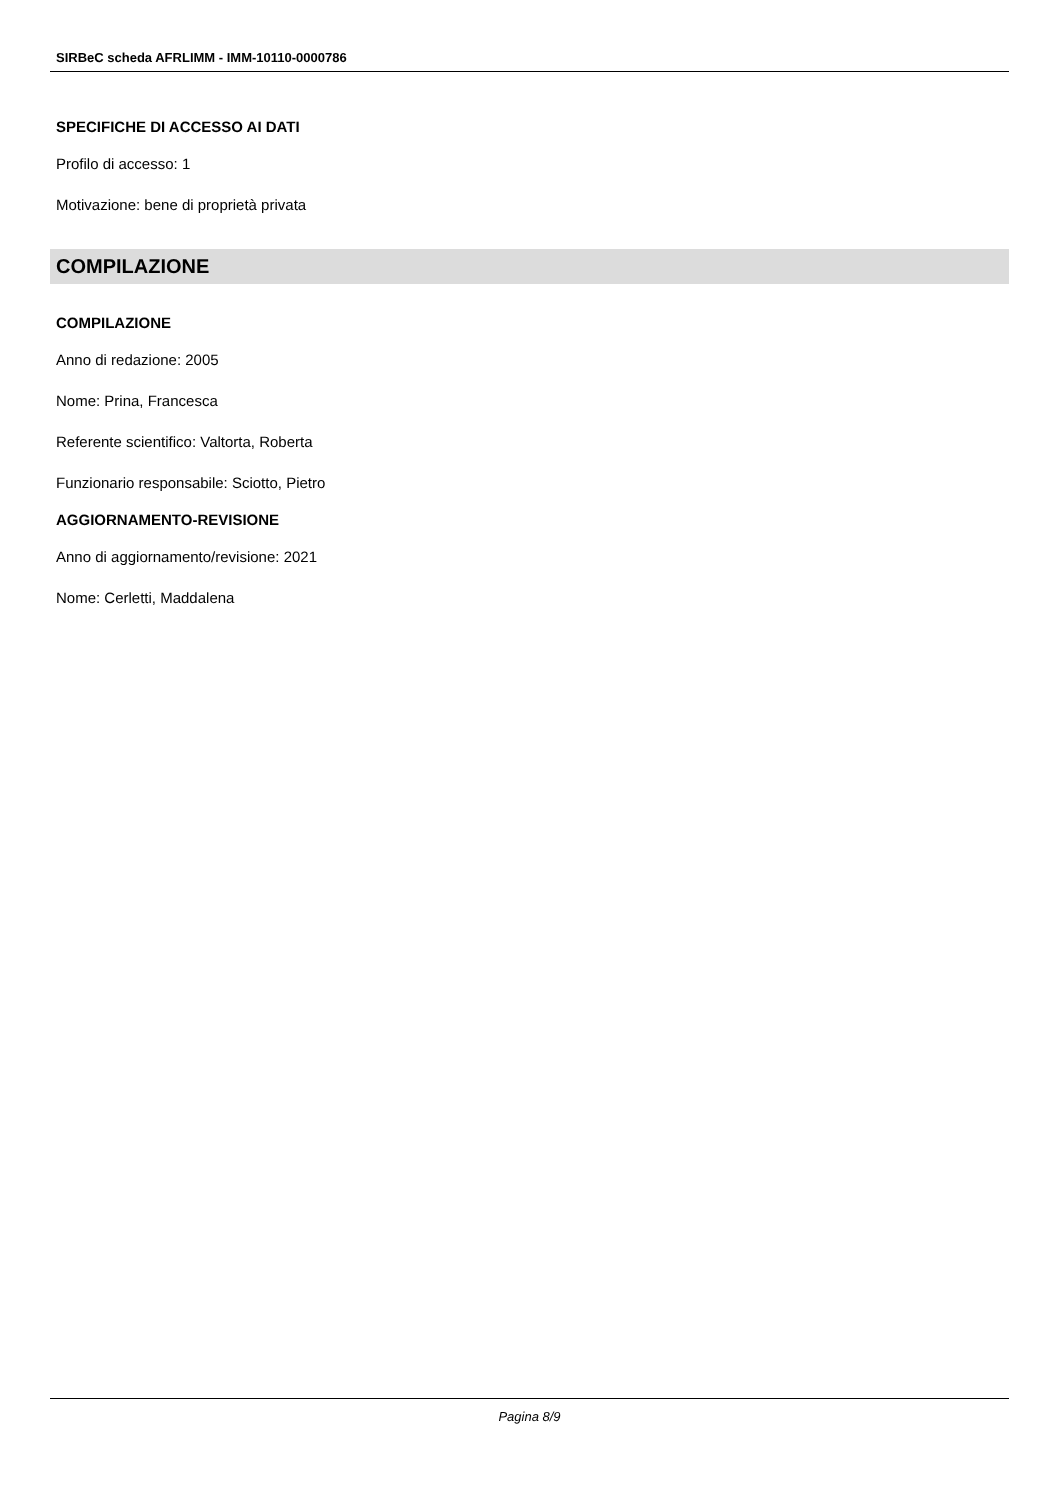SIRBeC scheda AFRLIMM - IMM-10110-0000786
SPECIFICHE DI ACCESSO AI DATI
Profilo di accesso: 1
Motivazione: bene di proprietà privata
COMPILAZIONE
COMPILAZIONE
Anno di redazione: 2005
Nome: Prina, Francesca
Referente scientifico: Valtorta, Roberta
Funzionario responsabile: Sciotto, Pietro
AGGIORNAMENTO-REVISIONE
Anno di aggiornamento/revisione: 2021
Nome: Cerletti, Maddalena
Pagina 8/9